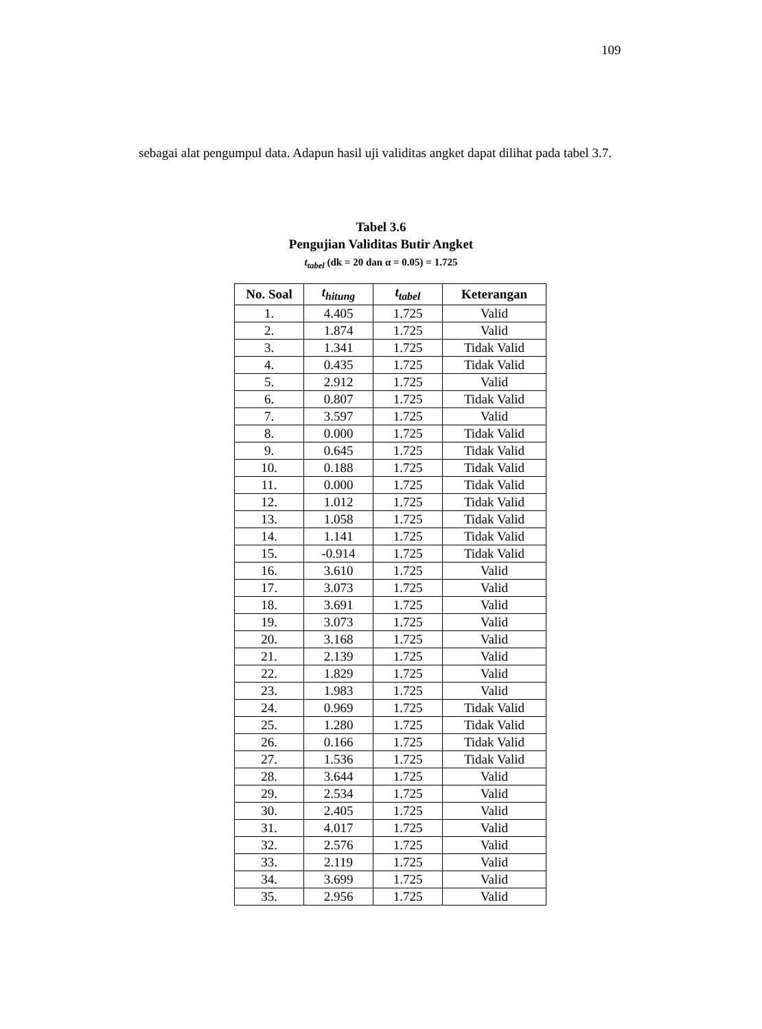109
sebagai alat pengumpul data. Adapun hasil uji validitas angket dapat dilihat pada tabel 3.7.
Tabel 3.6
Pengujian Validitas Butir Angket
t<sub>tabel</sub> (dk = 20 dan α = 0.05) = 1.725
| No. Soal | t<sub>hitung</sub> | t<sub>tabel</sub> | Keterangan |
| --- | --- | --- | --- |
| 1. | 4.405 | 1.725 | Valid |
| 2. | 1.874 | 1.725 | Valid |
| 3. | 1.341 | 1.725 | Tidak Valid |
| 4. | 0.435 | 1.725 | Tidak Valid |
| 5. | 2.912 | 1.725 | Valid |
| 6. | 0.807 | 1.725 | Tidak Valid |
| 7. | 3.597 | 1.725 | Valid |
| 8. | 0.000 | 1.725 | Tidak Valid |
| 9. | 0.645 | 1.725 | Tidak Valid |
| 10. | 0.188 | 1.725 | Tidak Valid |
| 11. | 0.000 | 1.725 | Tidak Valid |
| 12. | 1.012 | 1.725 | Tidak Valid |
| 13. | 1.058 | 1.725 | Tidak Valid |
| 14. | 1.141 | 1.725 | Tidak Valid |
| 15. | -0.914 | 1.725 | Tidak Valid |
| 16. | 3.610 | 1.725 | Valid |
| 17. | 3.073 | 1.725 | Valid |
| 18. | 3.691 | 1.725 | Valid |
| 19. | 3.073 | 1.725 | Valid |
| 20. | 3.168 | 1.725 | Valid |
| 21. | 2.139 | 1.725 | Valid |
| 22. | 1.829 | 1.725 | Valid |
| 23. | 1.983 | 1.725 | Valid |
| 24. | 0.969 | 1.725 | Tidak Valid |
| 25. | 1.280 | 1.725 | Tidak Valid |
| 26. | 0.166 | 1.725 | Tidak Valid |
| 27. | 1.536 | 1.725 | Tidak Valid |
| 28. | 3.644 | 1.725 | Valid |
| 29. | 2.534 | 1.725 | Valid |
| 30. | 2.405 | 1.725 | Valid |
| 31. | 4.017 | 1.725 | Valid |
| 32. | 2.576 | 1.725 | Valid |
| 33. | 2.119 | 1.725 | Valid |
| 34. | 3.699 | 1.725 | Valid |
| 35. | 2.956 | 1.725 | Valid |